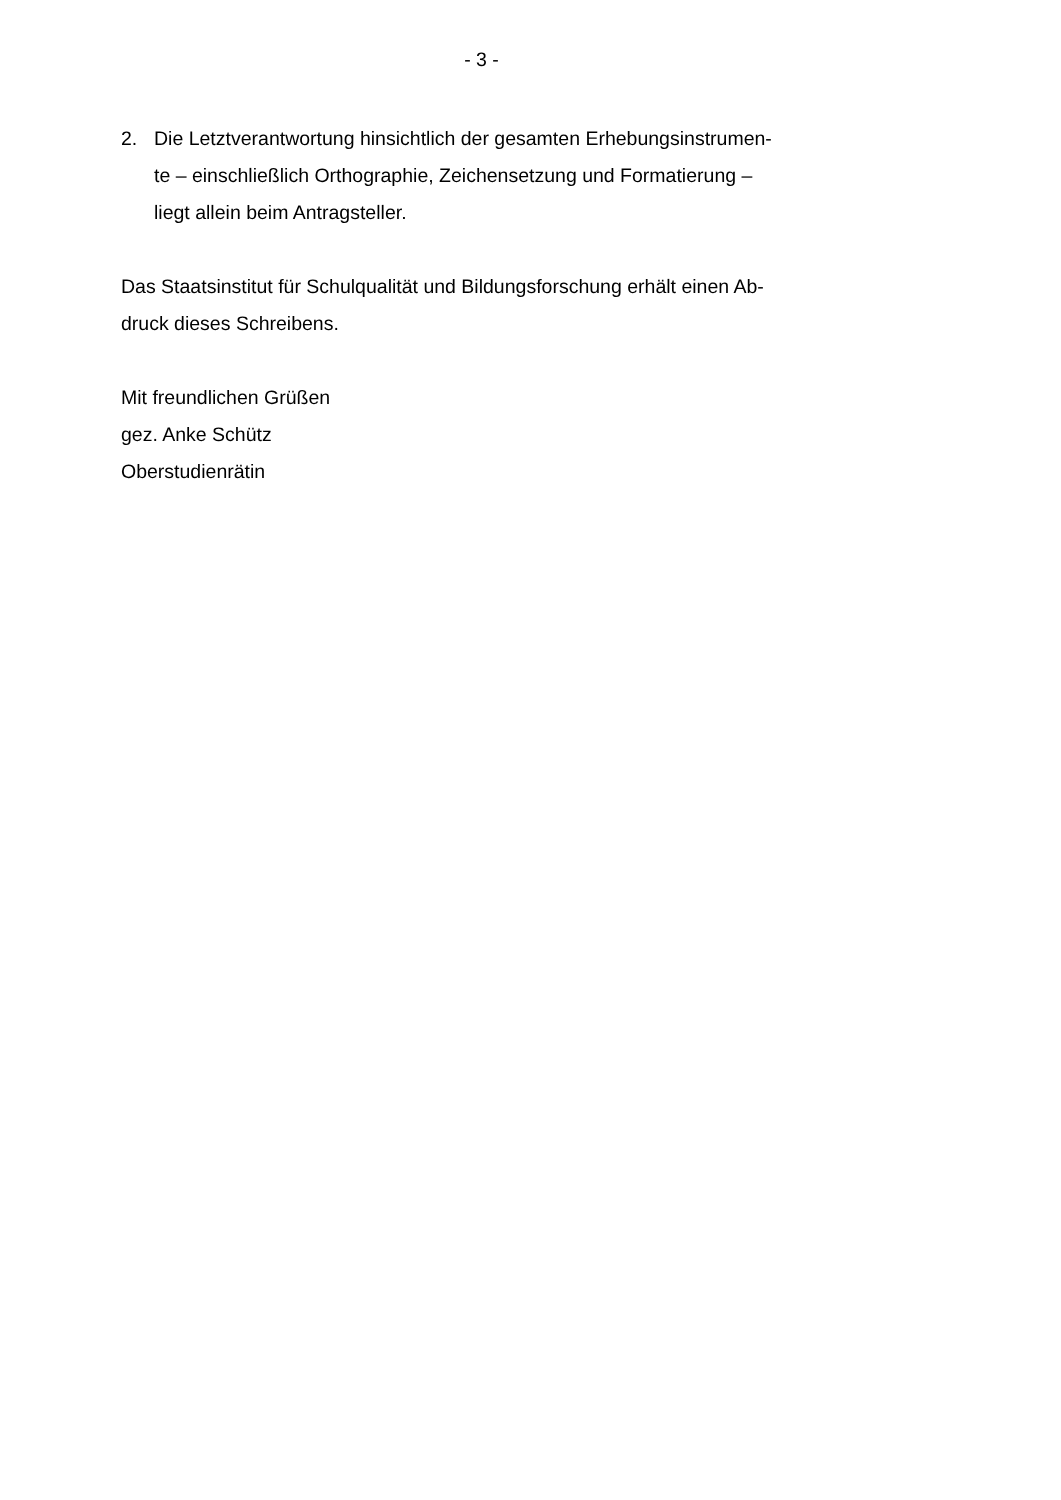- 3 -
2. Die Letztverantwortung hinsichtlich der gesamten Erhebungsinstrumen-
te – einschließlich Orthographie, Zeichensetzung und Formatierung –
liegt allein beim Antragsteller.
Das Staatsinstitut für Schulqualität und Bildungsforschung erhält einen Ab-
druck dieses Schreibens.
Mit freundlichen Grüßen
gez. Anke Schütz
Oberstudienrätin